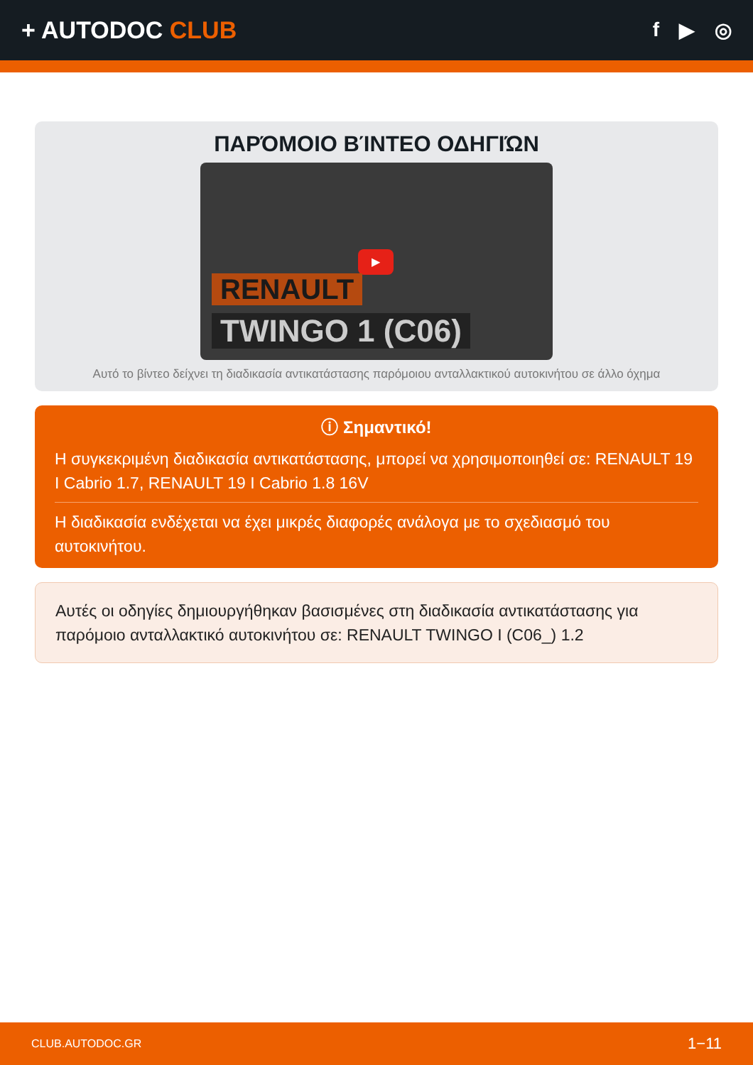+ AUTODOC CLUB
f ▶ ◎
ΠΑΡΌΜΟΙΟ ΒΊΝΤΕΟ ΟΔΗΓΙΏΝ
▶
RENAULT
TWINGO 1 (C06)
Αυτό το βίντεο δείχνει τη διαδικασία αντικατάστασης παρόμοιου ανταλλακτικού αυτοκινήτου σε άλλο όχημα
ⓘ Σημαντικό!
Η συγκεκριμένη διαδικασία αντικατάστασης, μπορεί να χρησιμοποιηθεί σε: RENAULT 19 I Cabrio 1.7, RENAULT 19 I Cabrio 1.8 16V
Η διαδικασία ενδέχεται να έχει μικρές διαφορές ανάλογα με το σχεδιασμό του αυτοκινήτου.
Αυτές οι οδηγίες δημιουργήθηκαν βασισμένες στη διαδικασία αντικατάστασης για παρόμοιο ανταλλακτικό αυτοκινήτου σε: RENAULT TWINGO I (C06_) 1.2
CLUB.AUTODOC.GR 1−11